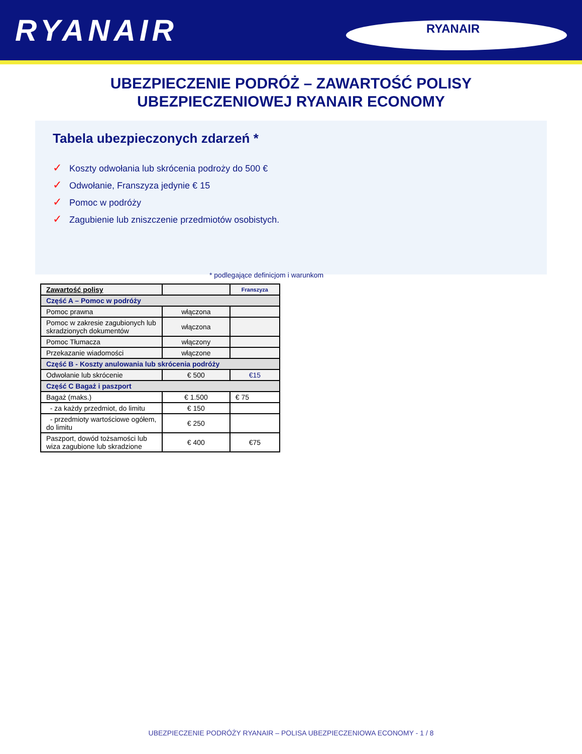RYANAIR
RYANAIR
UBEZPIECZENIE PODRÓŻ – ZAWARTOŚĆ POLISY
UBEZPIECZENIOWEJ RYANAIR ECONOMY
Tabela ubezpieczonych zdarzeń *
✓ Koszty odwołania lub skrócenia podroży do 500 €
✓ Odwołanie, Franszyza jedynie € 15
✓ Pomoc w podróży
✓ Zagubienie lub zniszczenie przedmiotów osobistych.
* podlegające definicjom i warunkom
| Zawartość polisy | | Franszyza |
| --- | --- | --- |
| Część A – Pomoc w podróży | | |
| Pomoc prawna | włączona | |
| Pomoc w zakresie zagubionych lub skradzionych dokumentów | włączona | |
| Pomoc Tłumacza | włączony | |
| Przekazanie wiadomości | włączone | |
| Część B - Koszty anulowania lub skrócenia podróży | | |
| Odwołanie lub skrócenie | € 500 | €15 |
| Część C Bagaż i paszport | | |
| Bagaż (maks.) | € 1.500 | € 75 |
| - za każdy przedmiot, do limitu | € 150 | |
| - przedmioty wartościowe ogółem, do limitu | € 250 | |
| Paszport, dowód tożsamości lub wiza zagubione lub skradzione | € 400 | €75 |
UBEZPIECZENIE PODRÓŻY RYANAIR – POLISA UBEZPIECZENIOWA ECONOMY - 1 / 8